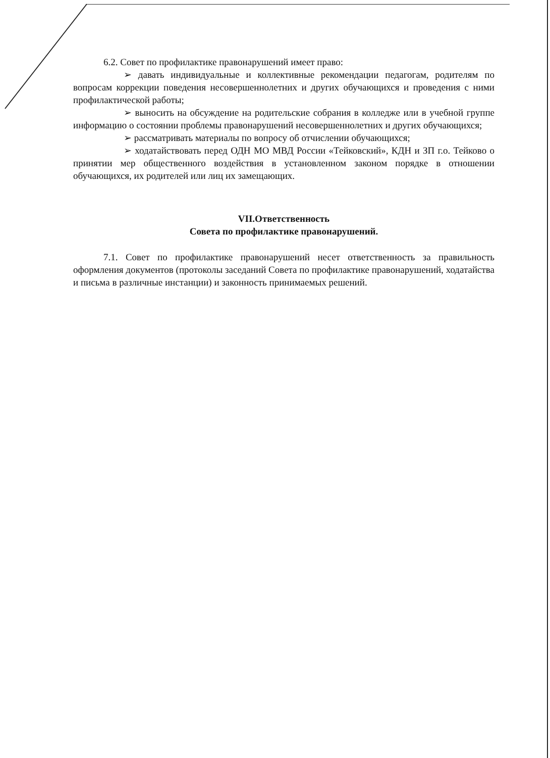6.2. Совет по профилактике правонарушений имеет право:
➢ давать индивидуальные и коллективные рекомендации педагогам, родителям по вопросам коррекции поведения несовершеннолетних и других обучающихся и проведения с ними профилактической работы;
➢ выносить на обсуждение на родительские собрания в колледже или в учебной группе информацию о состоянии проблемы правонарушений несовершеннолетних и других обучающихся;
➢ рассматривать материалы по вопросу об отчислении обучающихся;
➢ ходатайствовать перед ОДН МО МВД России «Тейковский», КДН и ЗП г.о. Тейково о принятии мер общественного воздействия в установленном законом порядке в отношении обучающихся, их родителей или лиц их замещающих.
VII.Ответственность
Совета по профилактике правонарушений.
7.1. Совет по профилактике правонарушений несет ответственность за правильность оформления документов (протоколы заседаний Совета по профилактике правонарушений, ходатайства и письма в различные инстанции) и законность принимаемых решений.